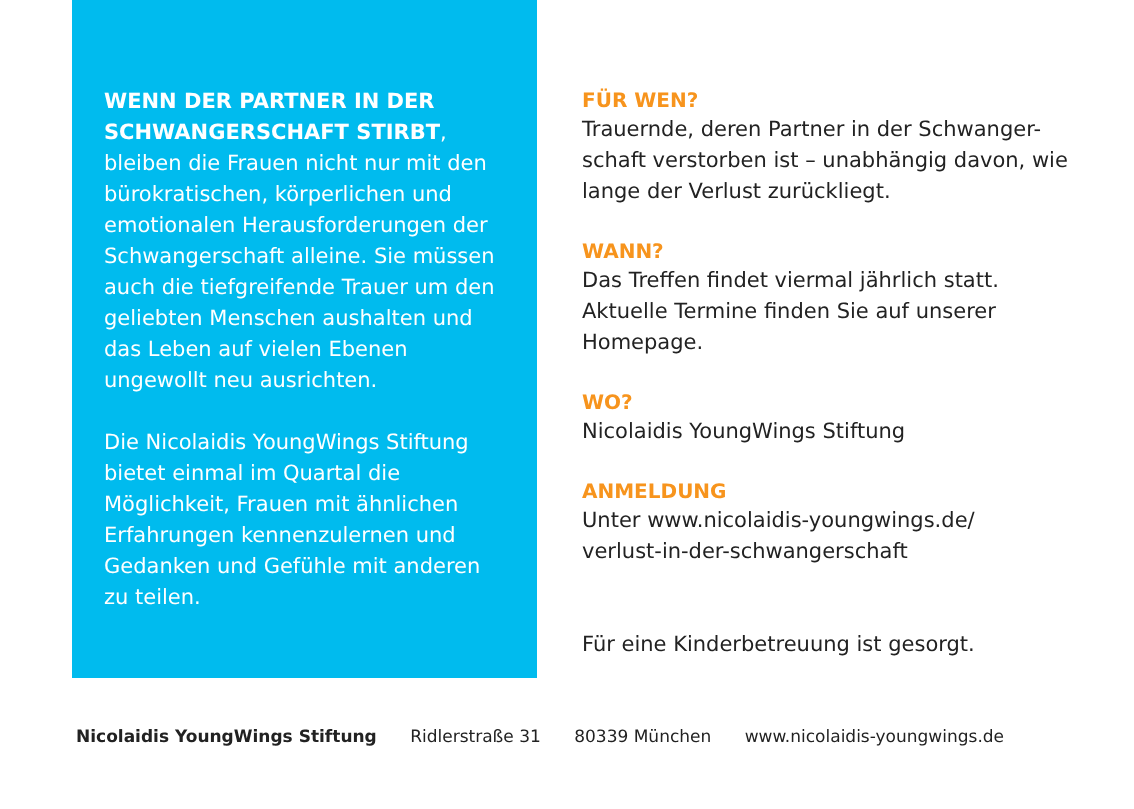WENN DER PARTNER IN DER SCHWANGERSCHAFT STIRBT, bleiben die Frauen nicht nur mit den bürokratischen, körperlichen und emotionalen Herausforder­ungen der Schwangerschaft alleine. Sie müssen auch die tiefgreifende Trauer um den geliebten Menschen aushalten und das Leben auf vielen Ebenen ungewollt neu ausrichten.
Die Nicolaidis YoungWings Stiftung bietet einmal im Quartal die Möglichkeit, Frauen mit ähnlichen Erfahrungen kennenzulernen und Gedanken und Gefühle mit anderen zu teilen.
FÜR WEN?
Trauernde, deren Partner in der Schwanger-schaft verstorben ist – unabhängig davon, wie lange der Verlust zurückliegt.
WANN?
Das Treffen findet viermal jährlich statt. Aktuelle Termine finden Sie auf unserer Homepage.
WO?
Nicolaidis YoungWings Stiftung
ANMELDUNG
Unter www.nicolaidis-youngwings.de/
verlust-in-der-schwangerschaft
Für eine Kinderbetreuung ist gesorgt.
Nicolaidis YoungWings Stiftung Ridlerstraße 31 80339 München www.nicolaidis-youngwings.de